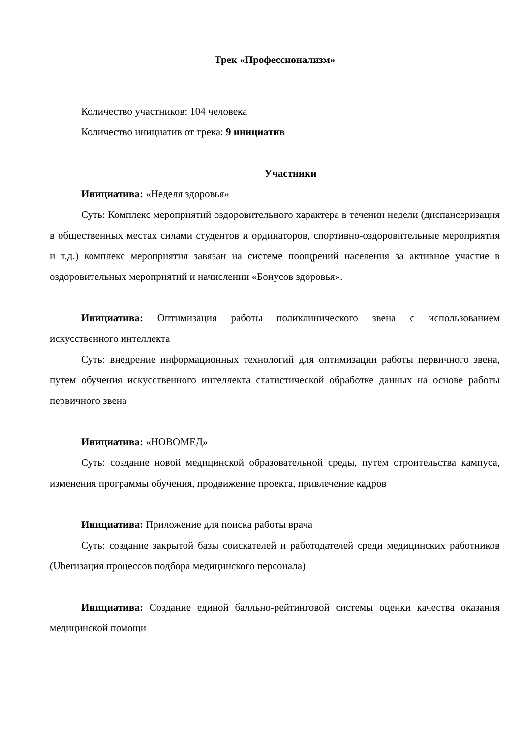Трек «Профессионализм»
Количество участников: 104 человека
Количество инициатив от трека: 9 инициатив
Участники
Инициатива: «Неделя здоровья»
Суть: Комплекс мероприятий оздоровительного характера в течении недели (диспансеризация в общественных местах силами студентов и ординаторов, спортивно-оздоровительные мероприятия и т.д.) комплекс мероприятия завязан на системе поощрений населения за активное участие в оздоровительных мероприятий и начислении «Бонусов здоровья».
Инициатива: Оптимизация работы поликлинического звена с использованием искусственного интеллекта
Суть: внедрение информационных технологий для оптимизации работы первичного звена, путем обучения искусственного интеллекта статистической обработке данных на основе работы первичного звена
Инициатива: «НОВОМЕД»
Суть: создание новой медицинской образовательной среды, путем строительства кампуса, изменения программы обучения, продвижение проекта, привлечение кадров
Инициатива: Приложение для поиска работы врача
Суть: создание закрытой базы соискателей и работодателей среди медицинских работников (Uberизация процессов подбора медицинского персонала)
Инициатива: Создание единой балльно-рейтинговой системы оценки качества оказания медицинской помощи